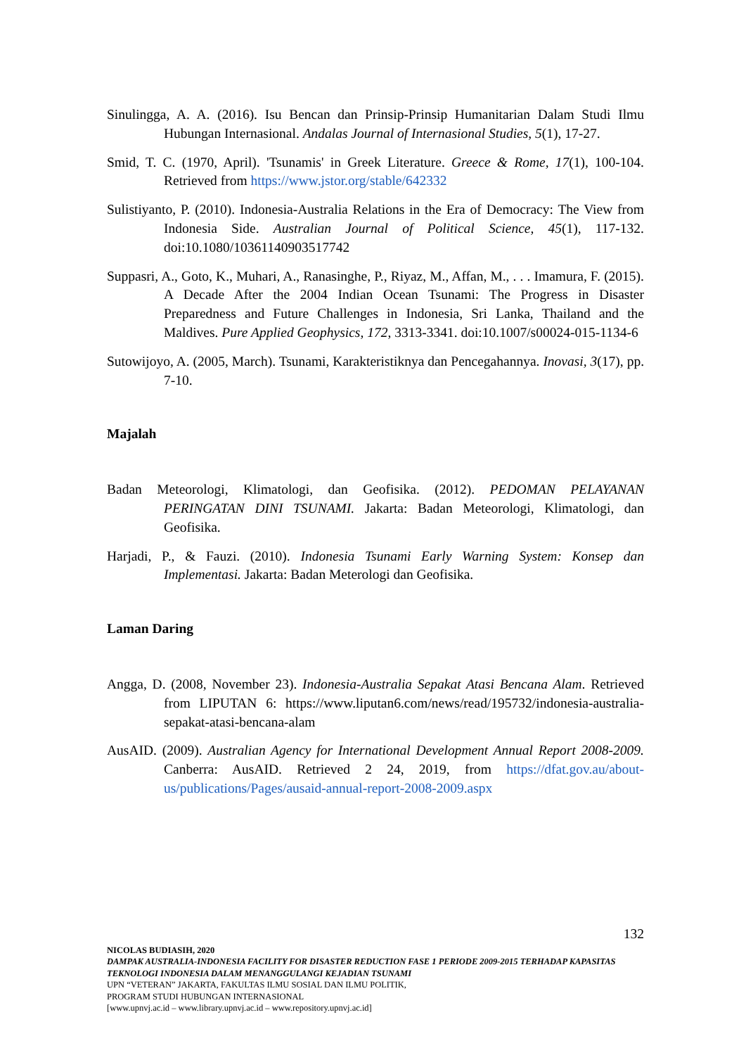Sinulingga, A. A. (2016). Isu Bencan dan Prinsip-Prinsip Humanitarian Dalam Studi Ilmu Hubungan Internasional. Andalas Journal of Internasional Studies, 5(1), 17-27.
Smid, T. C. (1970, April). 'Tsunamis' in Greek Literature. Greece & Rome, 17(1), 100-104. Retrieved from https://www.jstor.org/stable/642332
Sulistiyanto, P. (2010). Indonesia-Australia Relations in the Era of Democracy: The View from Indonesia Side. Australian Journal of Political Science, 45(1), 117-132. doi:10.1080/10361140903517742
Suppasri, A., Goto, K., Muhari, A., Ranasinghe, P., Riyaz, M., Affan, M., . . . Imamura, F. (2015). A Decade After the 2004 Indian Ocean Tsunami: The Progress in Disaster Preparedness and Future Challenges in Indonesia, Sri Lanka, Thailand and the Maldives. Pure Applied Geophysics, 172, 3313-3341. doi:10.1007/s00024-015-1134-6
Sutowijoyo, A. (2005, March). Tsunami, Karakteristiknya dan Pencegahannya. Inovasi, 3(17), pp. 7-10.
Majalah
Badan Meteorologi, Klimatologi, dan Geofisika. (2012). PEDOMAN PELAYANAN PERINGATAN DINI TSUNAMI. Jakarta: Badan Meteorologi, Klimatologi, dan Geofisika.
Harjadi, P., & Fauzi. (2010). Indonesia Tsunami Early Warning System: Konsep dan Implementasi. Jakarta: Badan Meterologi dan Geofisika.
Laman Daring
Angga, D. (2008, November 23). Indonesia-Australia Sepakat Atasi Bencana Alam. Retrieved from LIPUTAN 6: https://www.liputan6.com/news/read/195732/indonesia-australia-sepakat-atasi-bencana-alam
AusAID. (2009). Australian Agency for International Development Annual Report 2008-2009. Canberra: AusAID. Retrieved 2 24, 2019, from https://dfat.gov.au/about-us/publications/Pages/ausaid-annual-report-2008-2009.aspx
132
NICOLAS BUDIASIH, 2020
DAMPAK AUSTRALIA-INDONESIA FACILITY FOR DISASTER REDUCTION FASE 1 PERIODE 2009-2015 TERHADAP KAPASITAS TEKNOLOGI INDONESIA DALAM MENANGGULANGI KEJADIAN TSUNAMI
UPN “VETERAN” JAKARTA, FAKULTAS ILMU SOSIAL DAN ILMU POLITIK,
PROGRAM STUDI HUBUNGAN INTERNASIONAL
[www.upnvj.ac.id – www.library.upnvj.ac.id – www.repository.upnvj.ac.id]